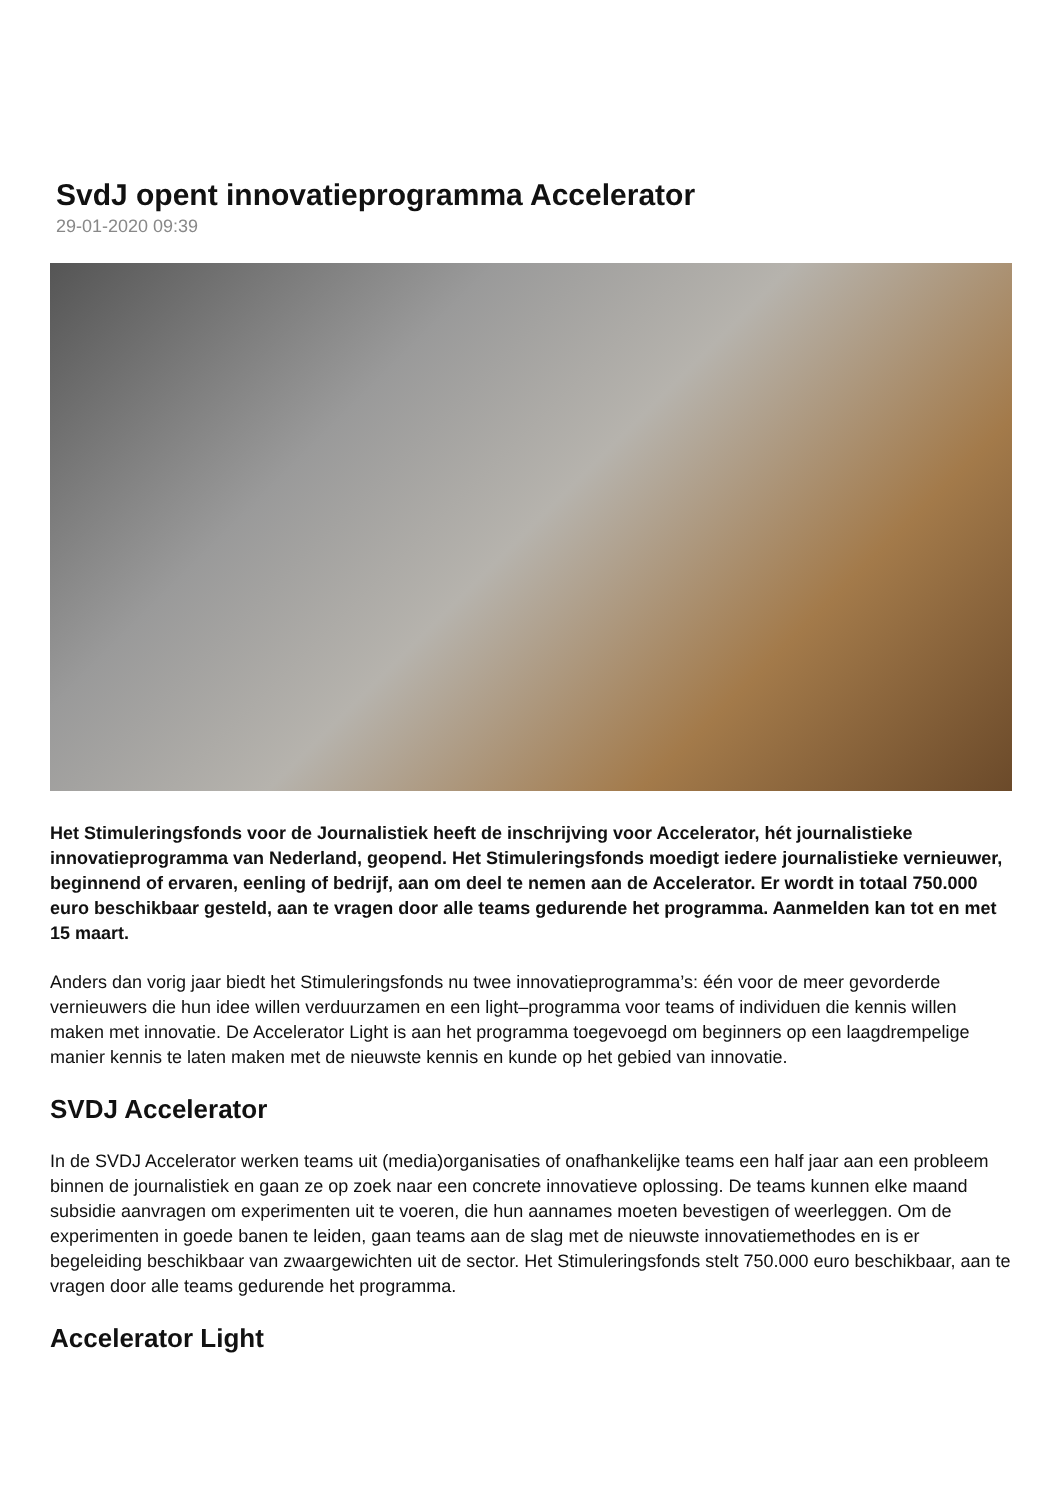SvdJ opent innovatieprogramma Accelerator
29-01-2020 09:39
Het Stimuleringsfonds voor de Journalistiek heeft de inschrijving voor Accelerator, hét journalistieke innovatieprogramma van Nederland, geopend. Het Stimuleringsfonds moedigt iedere journalistieke vernieuwer, beginnend of ervaren, eenling of bedrijf, aan om deel te nemen aan de Accelerator. Er wordt in totaal 750.000 euro beschikbaar gesteld, aan te vragen door alle teams gedurende het programma. Aanmelden kan tot en met 15 maart.
Anders dan vorig jaar biedt het Stimuleringsfonds nu twee innovatieprogramma’s: één voor de meer gevorderde vernieuwers die hun idee willen verduurzamen en een light–programma voor teams of individuen die kennis willen maken met innovatie. De Accelerator Light is aan het programma toegevoegd om beginners op een laagdrempelige manier kennis te laten maken met de nieuwste kennis en kunde op het gebied van innovatie.
SVDJ Accelerator
In de SVDJ Accelerator werken teams uit (media)organisaties of onafhankelijke teams een half jaar aan een probleem binnen de journalistiek en gaan ze op zoek naar een concrete innovatieve oplossing. De teams kunnen elke maand subsidie aanvragen om experimenten uit te voeren, die hun aannames moeten bevestigen of weerleggen. Om de experimenten in goede banen te leiden, gaan teams aan de slag met de nieuwste innovatiemethodes en is er begeleiding beschikbaar van zwaargewichten uit de sector. Het Stimuleringsfonds stelt 750.000 euro beschikbaar, aan te vragen door alle teams gedurende het programma.
Accelerator Light